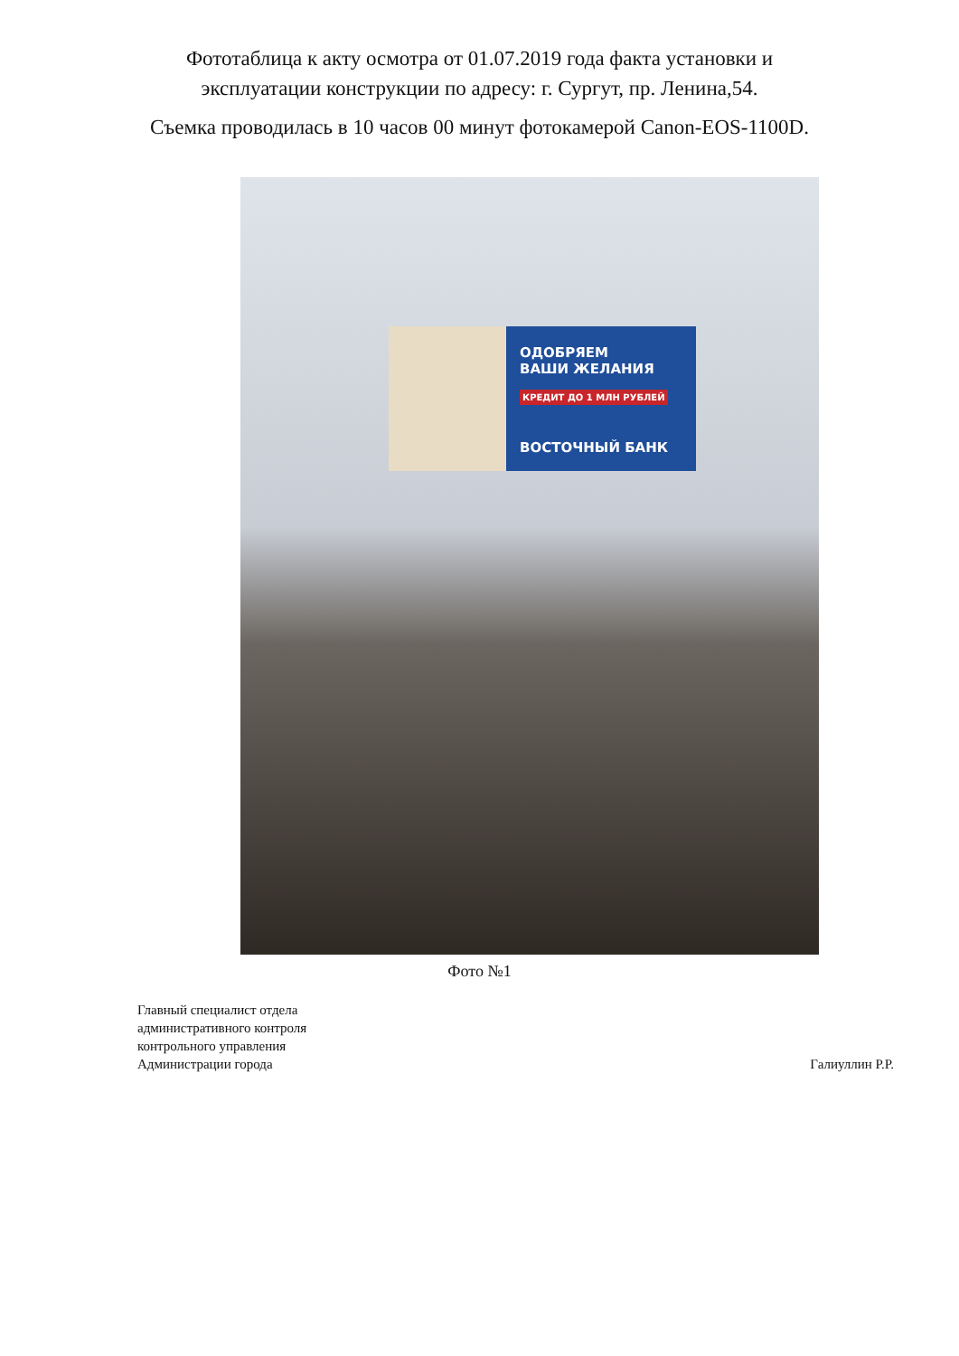Фототаблица к акту осмотра от 01.07.2019 года факта установки и
эксплуатации конструкции по адресу: г. Сургут, пр. Ленина,54.
Съемка проводилась в 10 часов 00 минут фотокамерой Canon-EOS-1100D.
ОДОБРЯЕМ
ВАШИ ЖЕЛАНИЯ
КРЕДИТ ДО 1 МЛН РУБЛЕЙ
ВОСТОЧНЫЙ БАНК
Фото №1
Главный специалист отдела
административного контроля
контрольного управления
Администрации города
Галиуллин Р.Р.